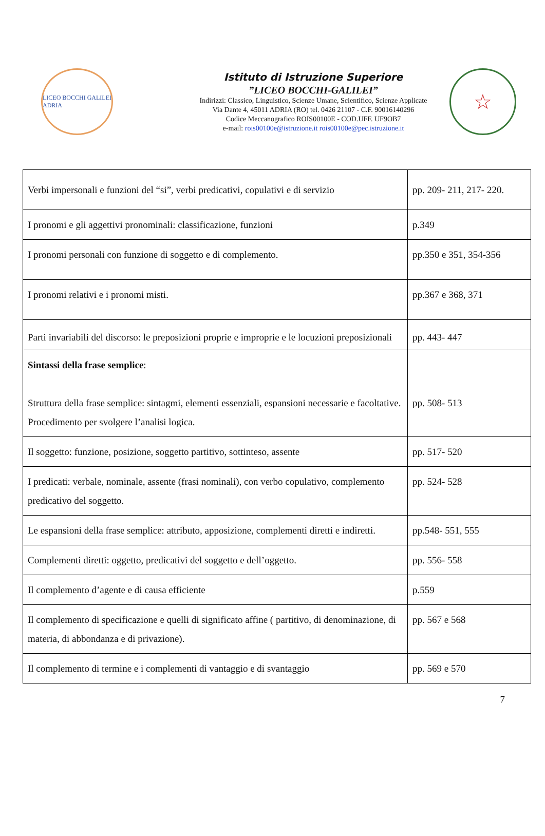LICEO BOCCHI GALILEI
ADRIA
Istituto di Istruzione Superiore
”LICEO BOCCHI-GALILEI”
Indirizzi: Classico, Linguistico, Scienze Umane, Scientifico, Scienze Applicate
Via Dante 4, 45011 ADRIA (RO) tel. 0426 21107 - C.F. 90016140296
Codice Meccanografico ROIS00100E - COD.UFF. UF9OB7
e-mail: rois00100e@istruzione.it rois00100e@pec.istruzione.it
☆
| Verbi impersonali e funzioni del “si”, verbi predicativi, copulativi e di servizio | pp. 209- 211, 217- 220. |
| I pronomi e gli aggettivi pronominali: classificazione, funzioni | p.349 |
| I pronomi personali con funzione di soggetto e di complemento. | pp.350 e 351, 354-356 |
| I pronomi relativi e i pronomi misti. | pp.367 e 368, 371 |
| Parti invariabili del discorso: le preposizioni proprie e improprie e le locuzioni preposizionali | pp. 443- 447 |
| Sintassi della frase semplice : Struttura della frase semplice: sintagmi, elementi essenziali, espansioni necessarie e facoltative. Procedimento per svolgere l’analisi logica. | pp. 508- 513 |
| Il soggetto: funzione, posizione, soggetto partitivo, sottinteso, assente | pp. 517- 520 |
| I predicati: verbale, nominale, assente (frasi nominali), con verbo copulativo, complemento predicativo del soggetto. | pp. 524- 528 |
| Le espansioni della frase semplice: attributo, apposizione, complementi diretti e indiretti. | pp.548- 551, 555 |
| Complementi diretti: oggetto, predicativi del soggetto e dell’oggetto. | pp. 556- 558 |
| Il complemento d’agente e di causa efficiente | p.559 |
| Il complemento di specificazione e quelli di significato affine ( partitivo, di denominazione, di materia, di abbondanza e di privazione). | pp. 567 e 568 |
| Il complemento di termine e i complementi di vantaggio e di svantaggio | pp. 569 e 570 |
7